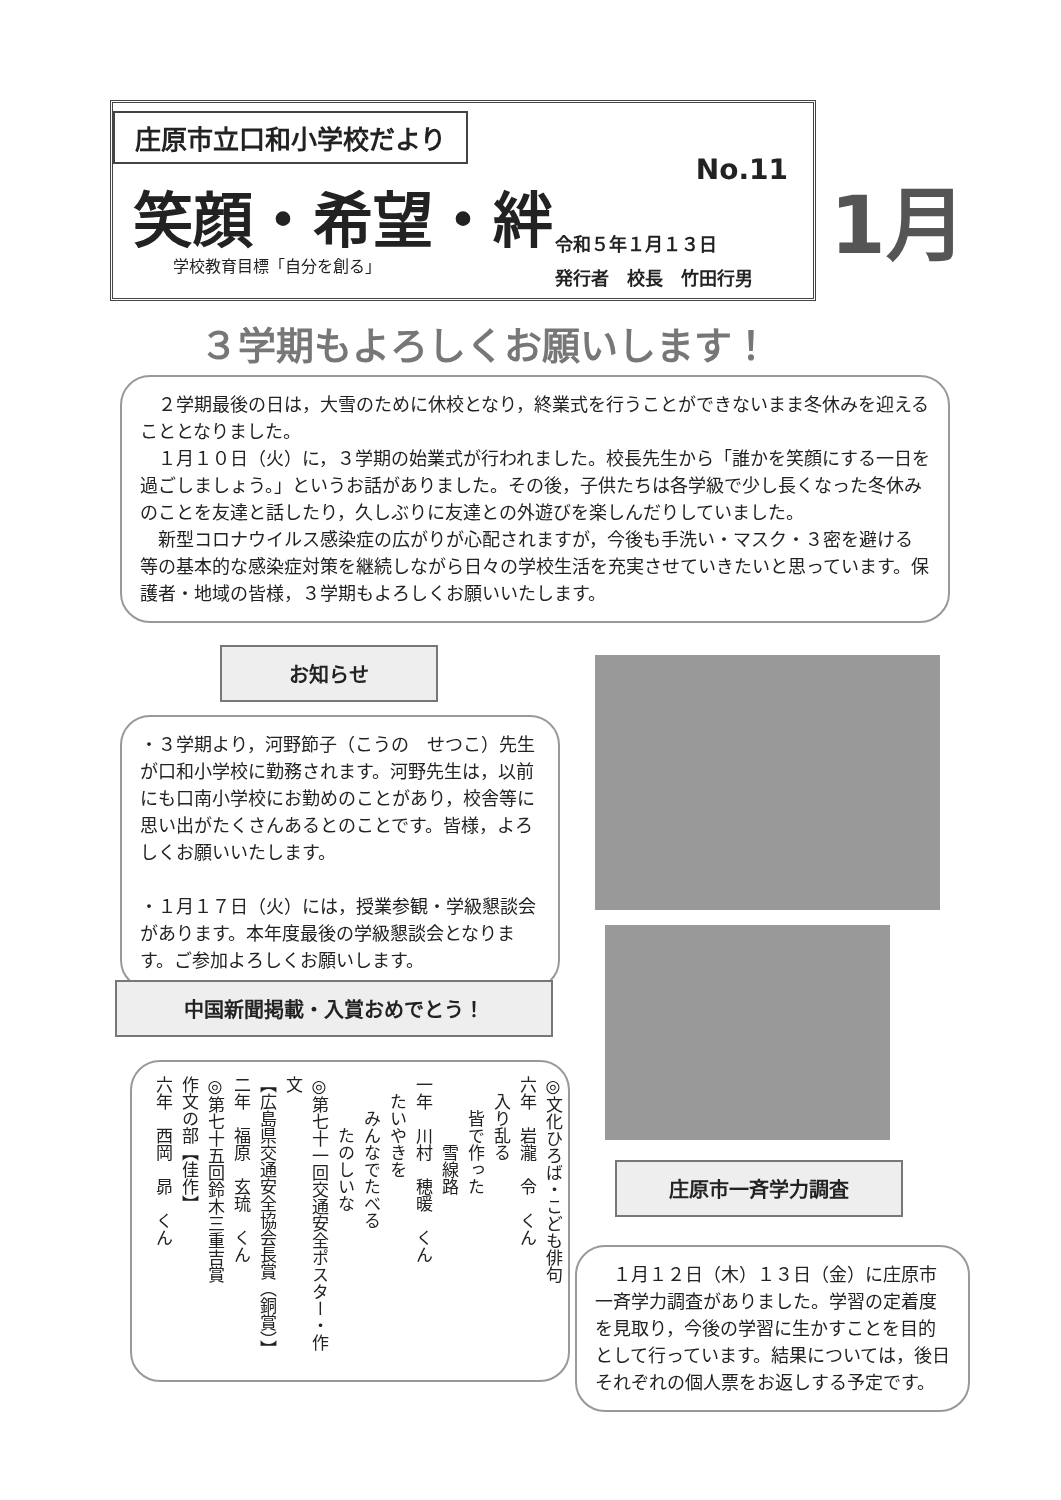庄原市立口和小学校だより
笑顔・希望・絆
No.11
学校教育目標「自分を創る」
令和５年１月１３日
発行者　校長　竹田行男
1月
３学期もよろしくお願いします！
２学期最後の日は，大雪のために休校となり，終業式を行うことができないまま冬休みを迎えることとなりました。
１月１０日（火）に，３学期の始業式が行われました。校長先生から「誰かを笑顔にする一日を過ごしましょう。」というお話がありました。その後，子供たちは各学級で少し長くなった冬休みのことを友達と話したり，久しぶりに友達との外遊びを楽しんだりしていました。
新型コロナウイルス感染症の広がりが心配されますが，今後も手洗い・マスク・３密を避ける等の基本的な感染症対策を継続しながら日々の学校生活を充実させていきたいと思っています。保護者・地域の皆様，３学期もよろしくお願いいたします。
お知らせ
・３学期より，河野節子（こうの　せつこ）先生が口和小学校に勤務されます。河野先生は，以前にも口南小学校にお勤めのことがあり，校舎等に思い出がたくさんあるとのことです。皆様，よろしくお願いいたします。
・１月１７日（火）には，授業参観・学級懇談会があります。本年度最後の学級懇談会となります。ご参加よろしくお願いします。
中国新聞掲載・入賞おめでとう！
◎文化ひろば・こども俳句
六年　岩瀧　令　くん
　入り乱る
　　皆で作った
　　　　雪線路
一年　川村　穂暖　くん
　たいやきを
　　みんなでたべる
　　　たのしいな
◎第七十一回交通安全ポスター・作文
【広島県交通安全協会長賞（銅賞）】
二年　福原　玄琉　くん
◎第七十五回鈴木三重吉賞
作文の部【佳作】
六年　西岡　昴　くん
庄原市一斉学力調査
１月１２日（木）１３日（金）に庄原市一斉学力調査がありました。学習の定着度を見取り，今後の学習に生かすことを目的として行っています。結果については，後日それぞれの個人票をお返しする予定です。